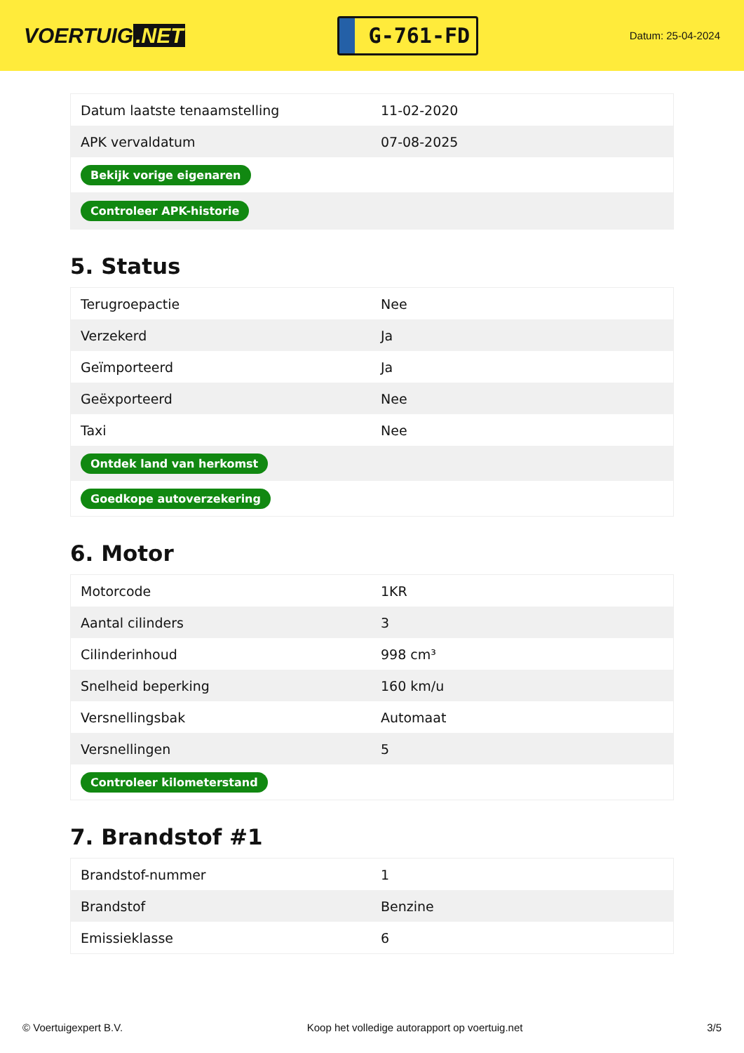VOERTUIG.NET
G-761-FD
Datum: 25-04-2024
| Datum laatste tenaamstelling | 11-02-2020 |
| APK vervaldatum | 07-08-2025 |
| Bekijk vorige eigenaren | |
| Controleer APK-historie | |
5. Status
| Terugroepactie | Nee |
| Verzekerd | Ja |
| Geïmporteerd | Ja |
| Geëxporteerd | Nee |
| Taxi | Nee |
| Ontdek land van herkomst | |
| Goedkope autoverzekering | |
6. Motor
| Motorcode | 1KR |
| Aantal cilinders | 3 |
| Cilinderinhoud | 998 cm³ |
| Snelheid beperking | 160 km/u |
| Versnellingsbak | Automaat |
| Versnellingen | 5 |
| Controleer kilometerstand | |
7. Brandstof #1
| Brandstof-nummer | 1 |
| Brandstof | Benzine |
| Emissieklasse | 6 |
© Voertuigexpert B.V. Koop het volledige autorapport op voertuig.net 3/5